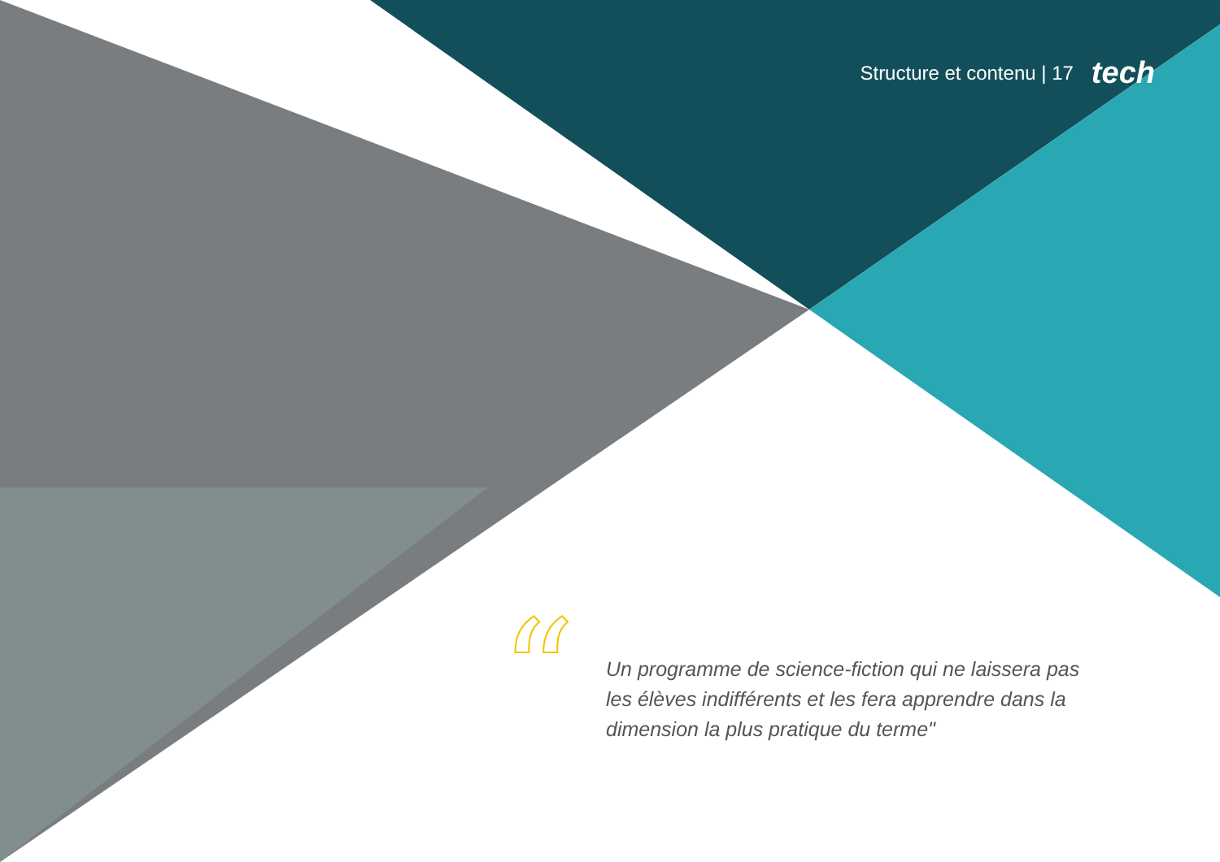Structure et contenu | 17 tech
“
Un programme de science-fiction qui ne laissera pas les élèves indifférents et les fera apprendre dans la dimension la plus pratique du terme"